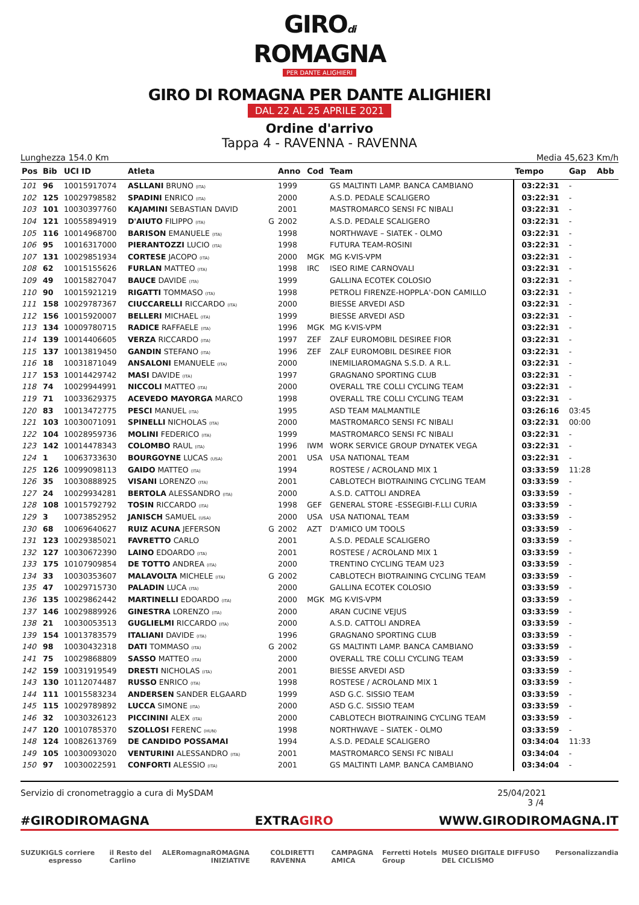GIROdi
ROMAGNA
PER DANTE ALIGHIERI
GIRO DI ROMAGNA PER DANTE ALIGHIERI
DAL 22 AL 25 APRILE 2021
Ordine d'arrivo
Tappa 4 - RAVENNA - RAVENNA
Lunghezza 154.0 Km Media 45,623 Km/h
| Pos | Bib | UCI ID | Atleta | | Anno | Cod | Team | Tempo | Gap | Abb |
| --- | --- | --- | --- | --- | --- | --- | --- | --- | --- | --- |
| 101 | 96 | 10015917074 | ASLLANI BRUNO (ITA) | | 1999 | | GS MALTINTI LAMP. BANCA CAMBIANO | 03:22:31 | - | |
| 102 | 125 | 10029798582 | SPADINI ENRICO (ITA) | | 2000 | | A.S.D. PEDALE SCALIGERO | 03:22:31 | - | |
| 103 | 101 | 10030397760 | KAJAMINI SEBASTIAN DAVID | | 2001 | | MASTROMARCO SENSI FC NIBALI | 03:22:31 | - | |
| 104 | 121 | 10055894919 | D'AIUTO FILIPPO (ITA) | G | 2002 | | A.S.D. PEDALE SCALIGERO | 03:22:31 | - | |
| 105 | 116 | 10014968700 | BARISON EMANUELE (ITA) | | 1998 | | NORTHWAVE – SIATEK - OLMO | 03:22:31 | - | |
| 106 | 95 | 10016317000 | PIERANTOZZI LUCIO (ITA) | | 1998 | | FUTURA TEAM-ROSINI | 03:22:31 | - | |
| 107 | 131 | 10029851934 | CORTESE JACOPO (ITA) | | 2000 | MGK | MG K-VIS-VPM | 03:22:31 | - | |
| 108 | 62 | 10015155626 | FURLAN MATTEO (ITA) | | 1998 | IRC | ISEO RIME CARNOVALI | 03:22:31 | - | |
| 109 | 49 | 10015827047 | BAUCE DAVIDE (ITA) | | 1999 | | GALLINA ECOTEK COLOSIO | 03:22:31 | - | |
| 110 | 90 | 10015921219 | RIGATTI TOMMASO (ITA) | | 1998 | | PETROLI FIRENZE-HOPPLA'-DON CAMILLO | 03:22:31 | - | |
| 111 | 158 | 10029787367 | CIUCCARELLI RICCARDO (ITA) | | 2000 | | BIESSE ARVEDI ASD | 03:22:31 | - | |
| 112 | 156 | 10015920007 | BELLERI MICHAEL (ITA) | | 1999 | | BIESSE ARVEDI ASD | 03:22:31 | - | |
| 113 | 134 | 10009780715 | RADICE RAFFAELE (ITA) | | 1996 | MGK | MG K-VIS-VPM | 03:22:31 | - | |
| 114 | 139 | 10014406605 | VERZA RICCARDO (ITA) | | 1997 | ZEF | ZALF EUROMOBIL DESIREE FIOR | 03:22:31 | - | |
| 115 | 137 | 10013819450 | GANDIN STEFANO (ITA) | | 1996 | ZEF | ZALF EUROMOBIL DESIREE FIOR | 03:22:31 | - | |
| 116 | 18 | 10031871049 | ANSALONI EMANUELE (ITA) | | 2000 | | INEMILIAROMAGNA S.S.D. A R.L. | 03:22:31 | - | |
| 117 | 153 | 10014429742 | MASI DAVIDE (ITA) | | 1997 | | GRAGNANO SPORTING CLUB | 03:22:31 | - | |
| 118 | 74 | 10029944991 | NICCOLI MATTEO (ITA) | | 2000 | | OVERALL TRE COLLI CYCLING TEAM | 03:22:31 | - | |
| 119 | 71 | 10033629375 | ACEVEDO MAYORGA MARCO | | 1998 | | OVERALL TRE COLLI CYCLING TEAM | 03:22:31 | - | |
| 120 | 83 | 10013472775 | PESCI MANUEL (ITA) | | 1995 | | ASD TEAM MALMANTILE | 03:26:16 | 03:45 | |
| 121 | 103 | 10030071091 | SPINELLI NICHOLAS (ITA) | | 2000 | | MASTROMARCO SENSI FC NIBALI | 03:22:31 | 00:00 | |
| 122 | 104 | 10028959736 | MOLINI FEDERICO (ITA) | | 1999 | | MASTROMARCO SENSI FC NIBALI | 03:22:31 | - | |
| 123 | 142 | 10014478343 | COLOMBO RAUL (ITA) | | 1996 | IWM | WORK SERVICE GROUP DYNATEK VEGA | 03:22:31 | - | |
| 124 | 1 | 10063733630 | BOURGOYNE LUCAS (USA) | | 2001 | USA | USA NATIONAL TEAM | 03:22:31 | - | |
| 125 | 126 | 10099098113 | GAIDO MATTEO (ITA) | | 1994 | | ROSTESE / ACROLAND MIX 1 | 03:33:59 | 11:28 | |
| 126 | 35 | 10030888925 | VISANI LORENZO (ITA) | | 2001 | | CABLOTECH BIOTRAINING CYCLING TEAM | 03:33:59 | - | |
| 127 | 24 | 10029934281 | BERTOLA ALESSANDRO (ITA) | | 2000 | | A.S.D. CATTOLI ANDREA | 03:33:59 | - | |
| 128 | 108 | 10015792792 | TOSIN RICCARDO (ITA) | | 1998 | GEF | GENERAL STORE -ESSEGIBI-F.LLI CURIA | 03:33:59 | - | |
| 129 | 3 | 10073852952 | JANISCH SAMUEL (USA) | | 2000 | USA | USA NATIONAL TEAM | 03:33:59 | - | |
| 130 | 68 | 10069640627 | RUIZ ACUNA JEFERSON | G | 2002 | AZT | D'AMICO UM TOOLS | 03:33:59 | - | |
| 131 | 123 | 10029385021 | FAVRETTO CARLO | | 2001 | | A.S.D. PEDALE SCALIGERO | 03:33:59 | - | |
| 132 | 127 | 10030672390 | LAINO EDOARDO (ITA) | | 2001 | | ROSTESE / ACROLAND MIX 1 | 03:33:59 | - | |
| 133 | 175 | 10107909854 | DE TOTTO ANDREA (ITA) | | 2000 | | TRENTINO CYCLING TEAM U23 | 03:33:59 | - | |
| 134 | 33 | 10030353607 | MALAVOLTA MICHELE (ITA) | G | 2002 | | CABLOTECH BIOTRAINING CYCLING TEAM | 03:33:59 | - | |
| 135 | 47 | 10029715730 | PALADIN LUCA (ITA) | | 2000 | | GALLINA ECOTEK COLOSIO | 03:33:59 | - | |
| 136 | 135 | 10029862442 | MARTINELLI EDOARDO (ITA) | | 2000 | MGK | MG K-VIS-VPM | 03:33:59 | - | |
| 137 | 146 | 10029889926 | GINESTRA LORENZO (ITA) | | 2000 | | ARAN CUCINE VEJUS | 03:33:59 | - | |
| 138 | 21 | 10030053513 | GUGLIELMI RICCARDO (ITA) | | 2000 | | A.S.D. CATTOLI ANDREA | 03:33:59 | - | |
| 139 | 154 | 10013783579 | ITALIANI DAVIDE (ITA) | | 1996 | | GRAGNANO SPORTING CLUB | 03:33:59 | - | |
| 140 | 98 | 10030432318 | DATI TOMMASO (ITA) | G | 2002 | | GS MALTINTI LAMP. BANCA CAMBIANO | 03:33:59 | - | |
| 141 | 75 | 10029868809 | SASSO MATTEO (ITA) | | 2000 | | OVERALL TRE COLLI CYCLING TEAM | 03:33:59 | - | |
| 142 | 159 | 10031919549 | DRESTI NICHOLAS (ITA) | | 2001 | | BIESSE ARVEDI ASD | 03:33:59 | - | |
| 143 | 130 | 10112074487 | RUSSO ENRICO (ITA) | | 1998 | | ROSTESE / ACROLAND MIX 1 | 03:33:59 | - | |
| 144 | 111 | 10015583234 | ANDERSEN SANDER ELGAARD | | 1999 | | ASD G.C. SISSIO TEAM | 03:33:59 | - | |
| 145 | 115 | 10029789892 | LUCCA SIMONE (ITA) | | 2000 | | ASD G.C. SISSIO TEAM | 03:33:59 | - | |
| 146 | 32 | 10030326123 | PICCININI ALEX (ITA) | | 2000 | | CABLOTECH BIOTRAINING CYCLING TEAM | 03:33:59 | - | |
| 147 | 120 | 10010785370 | SZOLLOSI FERENC (HUN) | | 1998 | | NORTHWAVE – SIATEK - OLMO | 03:33:59 | - | |
| 148 | 124 | 10082613769 | DE CANDIDO POSSAMAI | | 1994 | | A.S.D. PEDALE SCALIGERO | 03:34:04 | 11:33 | |
| 149 | 105 | 10030093020 | VENTURINI ALESSANDRO (ITA) | | 2001 | | MASTROMARCO SENSI FC NIBALI | 03:34:04 | - | |
| 150 | 97 | 10030022591 | CONFORTI ALESSIO (ITA) | | 2001 | | GS MALTINTI LAMP. BANCA CAMBIANO | 03:34:04 | - | |
Servizio di cronometraggio a cura di MySDAM 25/04/2021
3 /4
#GIRODIROMAGNA EXTRAGIRO WWW.GIRODIROMAGNA.IT
SUZUKI GLS corriere espresso il Resto del Carlino ALE Romagna ROMAGNA INIZIATIVE COLDIRETTI RAVENNA CAMPAGNA AMICA Ferretti Hotels Group MUSEO DIGITALE DIFFUSO DEL CICLISMO Personalizzandia